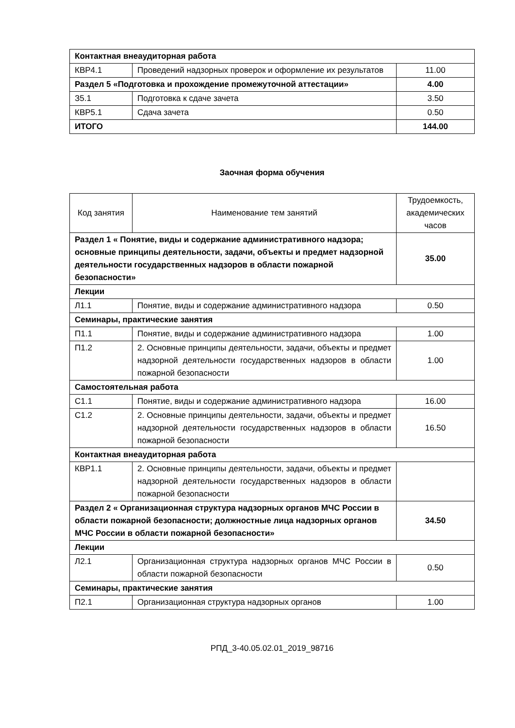| Контактная внеаудиторная работа | | |
| КВР4.1 | Проведений надзорных проверок и оформление их результатов | 11.00 |
| Раздел 5 «Подготовка и прохождение промежуточной аттестации» | | 4.00 |
| З5.1 | Подготовка к сдаче зачета | 3.50 |
| КВР5.1 | Сдача зачета | 0.50 |
| ИТОГО | | 144.00 |
Заочная форма обучения
| Код занятия | Наименование тем занятий | Трудоемкость, академических часов |
| --- | --- | --- |
| Раздел 1 « Понятие, виды и содержание административного надзора; основные принципы деятельности, задачи, объекты и предмет надзорной деятельности государственных надзоров в области пожарной безопасности» | | 35.00 |
| Лекции | | |
| Л1.1 | Понятие, виды и содержание административного надзора | 0.50 |
| Семинары, практические занятия | | |
| П1.1 | Понятие, виды и содержание административного надзора | 1.00 |
| П1.2 | 2. Основные принципы деятельности, задачи, объекты и предмет надзорной деятельности государственных надзоров в области пожарной безопасности | 1.00 |
| Самостоятельная работа | | |
| С1.1 | Понятие, виды и содержание административного надзора | 16.00 |
| С1.2 | 2. Основные принципы деятельности, задачи, объекты и предмет надзорной деятельности государственных надзоров в области пожарной безопасности | 16.50 |
| Контактная внеаудиторная работа | | |
| КВР1.1 | 2. Основные принципы деятельности, задачи, объекты и предмет надзорной деятельности государственных надзоров в области пожарной безопасности | |
| Раздел 2 « Организационная структура надзорных органов МЧС России в области пожарной безопасности; должностные лица надзорных органов МЧС России в области пожарной безопасности» | | 34.50 |
| Лекции | | |
| Л2.1 | Организационная структура надзорных органов МЧС России в области пожарной безопасности | 0.50 |
| Семинары, практические занятия | | |
| П2.1 | Организационная структура надзорных органов | 1.00 |
РПД_3-40.05.02.01_2019_98716